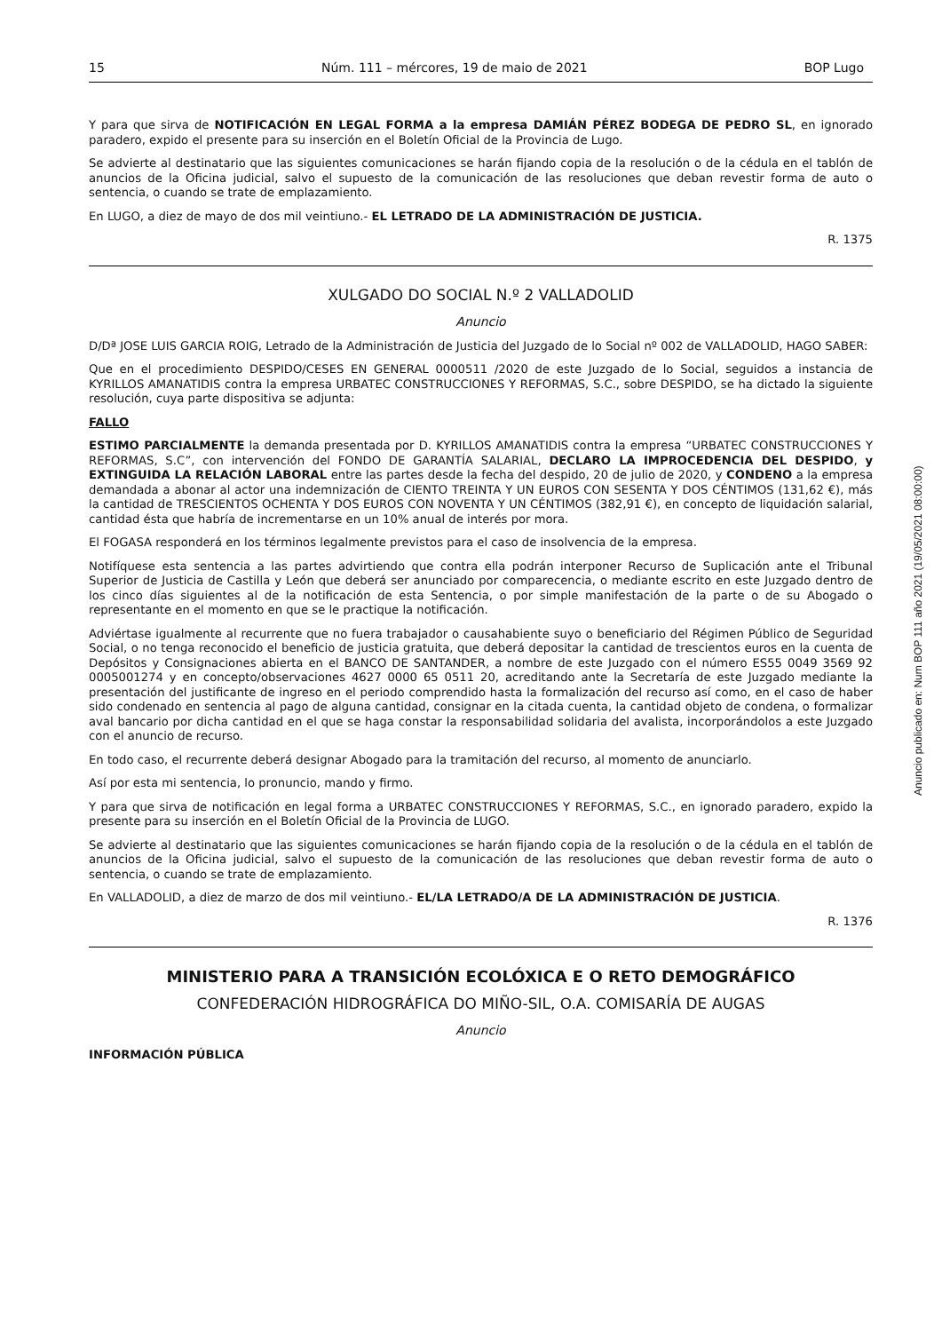15 Núm. 111 – mércores, 19 de maio de 2021 BOP Lugo
Y para que sirva de NOTIFICACIÓN EN LEGAL FORMA a la empresa DAMIÁN PÉREZ BODEGA DE PEDRO SL, en ignorado paradero, expido el presente para su inserción en el Boletín Oficial de la Provincia de Lugo.
Se advierte al destinatario que las siguientes comunicaciones se harán fijando copia de la resolución o de la cédula en el tablón de anuncios de la Oficina judicial, salvo el supuesto de la comunicación de las resoluciones que deban revestir forma de auto o sentencia, o cuando se trate de emplazamiento.
En LUGO, a diez de mayo de dos mil veintiuno.- EL LETRADO DE LA ADMINISTRACIÓN DE JUSTICIA.
R. 1375
XULGADO DO SOCIAL N.º 2 VALLADOLID
Anuncio
D/Dª JOSE LUIS GARCIA ROIG, Letrado de la Administración de Justicia del Juzgado de lo Social nº 002 de VALLADOLID, HAGO SABER:
Que en el procedimiento DESPIDO/CESES EN GENERAL 0000511 /2020 de este Juzgado de lo Social, seguidos a instancia de KYRILLOS AMANATIDIS contra la empresa URBATEC CONSTRUCCIONES Y REFORMAS, S.C., sobre DESPIDO, se ha dictado la siguiente resolución, cuya parte dispositiva se adjunta:
FALLO
ESTIMO PARCIALMENTE la demanda presentada por D. KYRILLOS AMANATIDIS contra la empresa “URBATEC CONSTRUCCIONES Y REFORMAS, S.C”, con intervención del FONDO DE GARANTÍA SALARIAL, DECLARO LA IMPROCEDENCIA DEL DESPIDO, y EXTINGUIDA LA RELACIÓN LABORAL entre las partes desde la fecha del despido, 20 de julio de 2020, y CONDENO a la empresa demandada a abonar al actor una indemnización de CIENTO TREINTA Y UN EUROS CON SESENTA Y DOS CÉNTIMOS (131,62 €), más la cantidad de TRESCIENTOS OCHENTA Y DOS EUROS CON NOVENTA Y UN CÉNTIMOS (382,91 €), en concepto de liquidación salarial, cantidad ésta que habría de incrementarse en un 10% anual de interés por mora.
El FOGASA responderá en los términos legalmente previstos para el caso de insolvencia de la empresa.
Notifíquese esta sentencia a las partes advirtiendo que contra ella podrán interponer Recurso de Suplicación ante el Tribunal Superior de Justicia de Castilla y León que deberá ser anunciado por comparecencia, o mediante escrito en este Juzgado dentro de los cinco días siguientes al de la notificación de esta Sentencia, o por simple manifestación de la parte o de su Abogado o representante en el momento en que se le practique la notificación.
Adviértase igualmente al recurrente que no fuera trabajador o causahabiente suyo o beneficiario del Régimen Público de Seguridad Social, o no tenga reconocido el beneficio de justicia gratuita, que deberá depositar la cantidad de trescientos euros en la cuenta de Depósitos y Consignaciones abierta en el BANCO DE SANTANDER, a nombre de este Juzgado con el número ES55 0049 3569 92 0005001274 y en concepto/observaciones 4627 0000 65 0511 20, acreditando ante la Secretaría de este Juzgado mediante la presentación del justificante de ingreso en el periodo comprendido hasta la formalización del recurso así como, en el caso de haber sido condenado en sentencia al pago de alguna cantidad, consignar en la citada cuenta, la cantidad objeto de condena, o formalizar aval bancario por dicha cantidad en el que se haga constar la responsabilidad solidaria del avalista, incorporándolos a este Juzgado con el anuncio de recurso.
En todo caso, el recurrente deberá designar Abogado para la tramitación del recurso, al momento de anunciarlo.
Así por esta mi sentencia, lo pronuncio, mando y firmo.
Y para que sirva de notificación en legal forma a URBATEC CONSTRUCCIONES Y REFORMAS, S.C., en ignorado paradero, expido la presente para su inserción en el Boletín Oficial de la Provincia de LUGO.
Se advierte al destinatario que las siguientes comunicaciones se harán fijando copia de la resolución o de la cédula en el tablón de anuncios de la Oficina judicial, salvo el supuesto de la comunicación de las resoluciones que deban revestir forma de auto o sentencia, o cuando se trate de emplazamiento.
En VALLADOLID, a diez de marzo de dos mil veintiuno.- EL/LA LETRADO/A DE LA ADMINISTRACIÓN DE JUSTICIA.
R. 1376
MINISTERIO PARA A TRANSICIÓN ECOLÓXICA E O RETO DEMOGRÁFICO
CONFEDERACIÓN HIDROGRÁFICA DO MIÑO-SIL, O.A. COMISARÍA DE AUGAS
Anuncio
INFORMACIÓN PÚBLICA
Anuncio publicado en: Num BOP 111 año 2021 (19/05/2021 08:00:00)